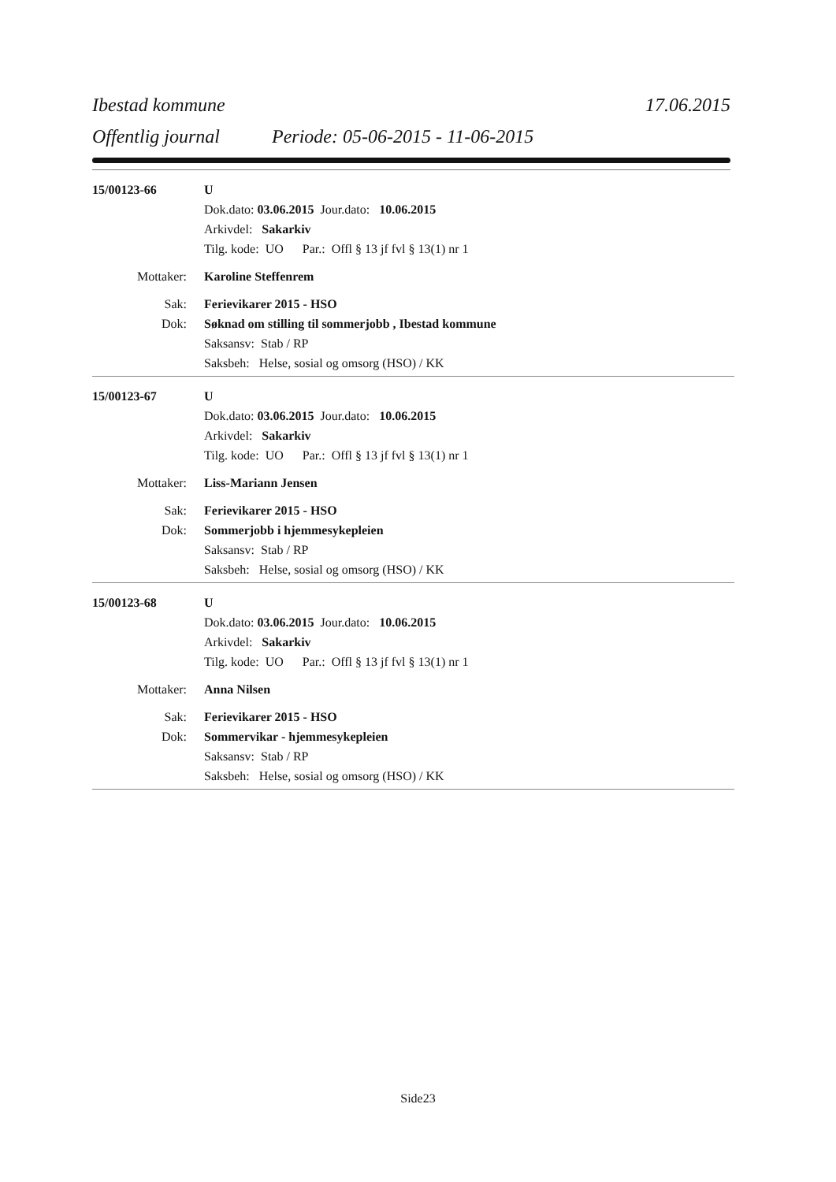Ibestad kommune 17.06.2015
Offentlig journal Periode: 05-06-2015 - 11-06-2015
15/00123-66 U
Dok.dato: 03.06.2015 Jour.dato: 10.06.2015
Arkivdel: Sakarkiv
Tilg. kode: UO Par.: Offl § 13 jf fvl § 13(1) nr 1
Mottaker: Karoline Steffenrem
Sak: Ferievikarer 2015 - HSO
Dok: Søknad om stilling til sommerjobb , Ibestad kommune
Saksansv: Stab / RP
Saksbeh: Helse, sosial og omsorg (HSO) / KK
15/00123-67 U
Dok.dato: 03.06.2015 Jour.dato: 10.06.2015
Arkivdel: Sakarkiv
Tilg. kode: UO Par.: Offl § 13 jf fvl § 13(1) nr 1
Mottaker: Liss-Mariann Jensen
Sak: Ferievikarer 2015 - HSO
Dok: Sommerjobb i hjemmesykepleien
Saksansv: Stab / RP
Saksbeh: Helse, sosial og omsorg (HSO) / KK
15/00123-68 U
Dok.dato: 03.06.2015 Jour.dato: 10.06.2015
Arkivdel: Sakarkiv
Tilg. kode: UO Par.: Offl § 13 jf fvl § 13(1) nr 1
Mottaker: Anna Nilsen
Sak: Ferievikarer 2015 - HSO
Dok: Sommervikar - hjemmesykepleien
Saksansv: Stab / RP
Saksbeh: Helse, sosial og omsorg (HSO) / KK
Side23